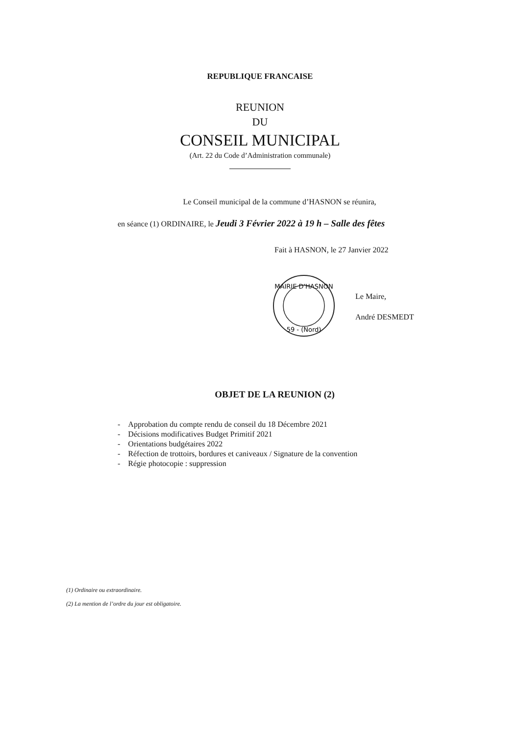REPUBLIQUE FRANCAISE
REUNION
DU
CONSEIL MUNICIPAL
(Art. 22 du Code d’Administration communale)
Le Conseil municipal de la commune d’HASNON se réunira,
en séance (1) ORDINAIRE, le Jeudi 3 Février 2022 à 19 h – Salle des fêtes
Fait à HASNON, le 27 Janvier 2022
MAIRIE D'HASNON
59 - (Nord)
Le Maire,
André DESMEDT
OBJET DE LA REUNION (2)
- Approbation du compte rendu de conseil du 18 Décembre 2021
- Décisions modificatives Budget Primitif 2021
- Orientations budgétaires 2022
- Réfection de trottoirs, bordures et caniveaux / Signature de la convention
- Régie photocopie : suppression
(1) Ordinaire ou extraordinaire.
(2) La mention de l’ordre du jour est obligatoire.